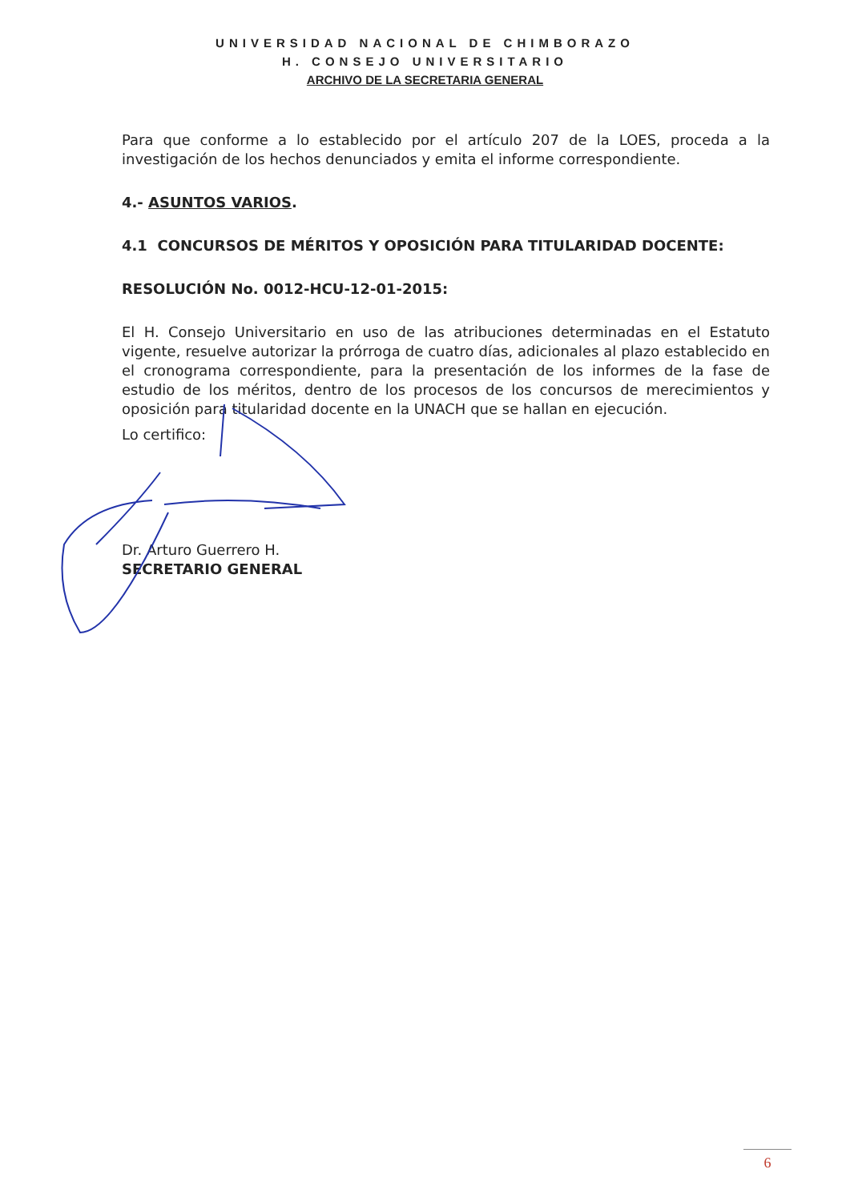UNIVERSIDAD NACIONAL DE CHIMBORAZO
H. CONSEJO UNIVERSITARIO
ARCHIVO DE LA SECRETARIA GENERAL
Para que conforme a lo establecido por el artículo 207 de la LOES, proceda a la investigación de los hechos denunciados y emita el informe correspondiente.
4.- ASUNTOS VARIOS.
4.1 CONCURSOS DE MÉRITOS Y OPOSICIÓN PARA TITULARIDAD DOCENTE:
RESOLUCIÓN No. 0012-HCU-12-01-2015:
El H. Consejo Universitario en uso de las atribuciones determinadas en el Estatuto vigente, resuelve autorizar la prórroga de cuatro días, adicionales al plazo establecido en el cronograma correspondiente, para la presentación de los informes de la fase de estudio de los méritos, dentro de los procesos de los concursos de merecimientos y oposición para titularidad docente en la UNACH que se hallan en ejecución.
Lo certifico:
Dr. Arturo Guerrero H.
SECRETARIO GENERAL
6